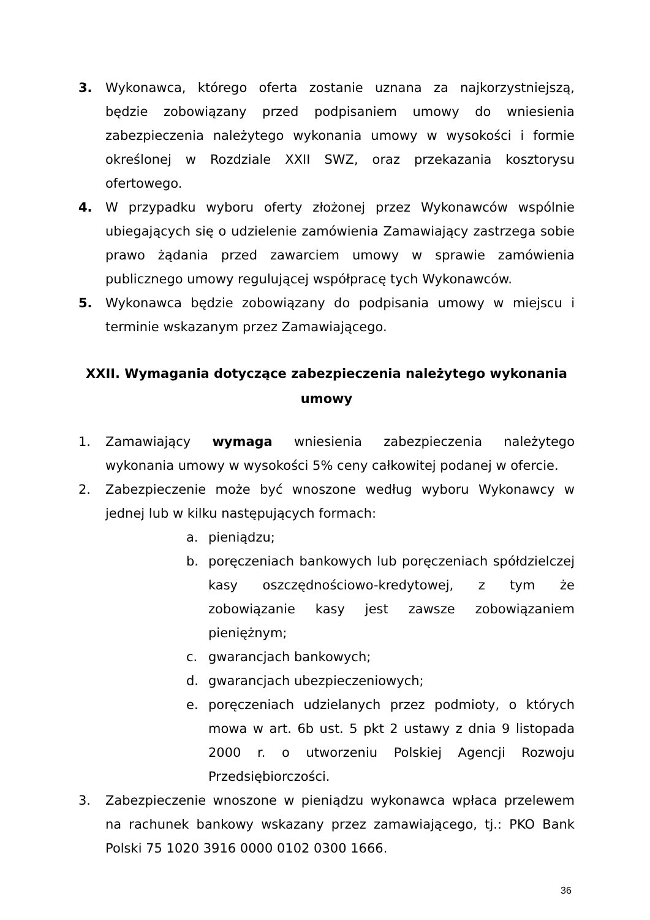3. Wykonawca, którego oferta zostanie uznana za najkorzystniejszą, będzie zobowiązany przed podpisaniem umowy do wniesienia zabezpieczenia należytego wykonania umowy w wysokości i formie określonej w Rozdziale XXII SWZ, oraz przekazania kosztorysu ofertowego.
4. W przypadku wyboru oferty złożonej przez Wykonawców wspólnie ubiegających się o udzielenie zamówienia Zamawiający zastrzega sobie prawo żądania przed zawarciem umowy w sprawie zamówienia publicznego umowy regulującej współpracę tych Wykonawców.
5. Wykonawca będzie zobowiązany do podpisania umowy w miejscu i terminie wskazanym przez Zamawiającego.
XXII. Wymagania dotyczące zabezpieczenia należytego wykonania umowy
1. Zamawiający wymaga wniesienia zabezpieczenia należytego wykonania umowy w wysokości 5% ceny całkowitej podanej w ofercie.
2. Zabezpieczenie może być wnoszone według wyboru Wykonawcy w jednej lub w kilku następujących formach:
a. pieniądzu;
b. poręczeniach bankowych lub poręczeniach spółdzielczej kasy oszczędnościowo-kredytowej, z tym że zobowiązanie kasy jest zawsze zobowiązaniem pieniężnym;
c. gwarancjach bankowych;
d. gwarancjach ubezpieczeniowych;
e. poręczeniach udzielanych przez podmioty, o których mowa w art. 6b ust. 5 pkt 2 ustawy z dnia 9 listopada 2000 r. o utworzeniu Polskiej Agencji Rozwoju Przedsiębiorczości.
3. Zabezpieczenie wnoszone w pieniądzu wykonawca wpłaca przelewem na rachunek bankowy wskazany przez zamawiającego, tj.: PKO Bank Polski 75 1020 3916 0000 0102 0300 1666.
36